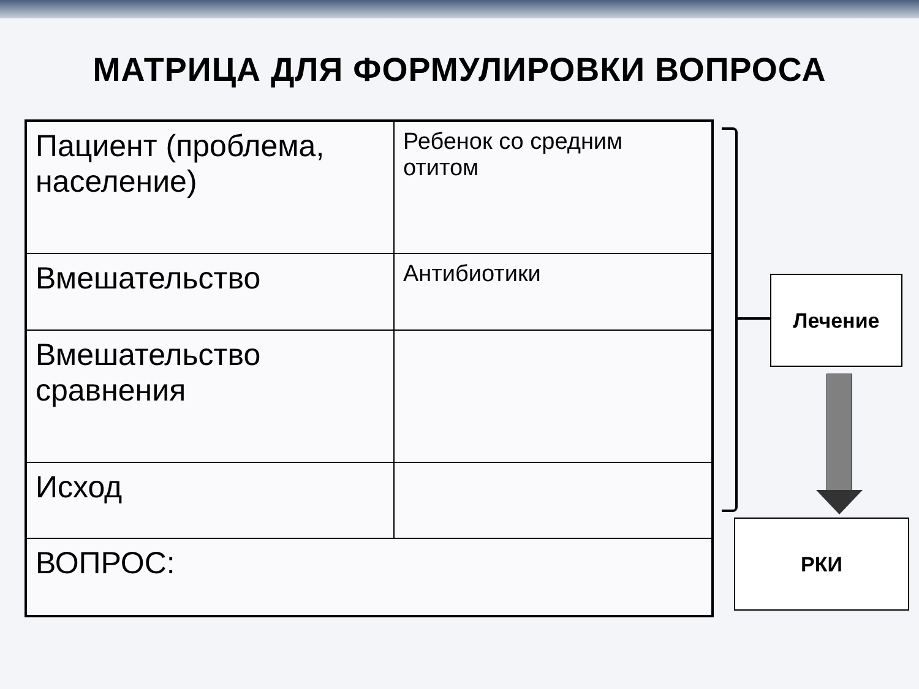МАТРИЦА ДЛЯ ФОРМУЛИРОВКИ ВОПРОСА
| Пациент (проблема, население) | Ребенок со средним отитом |
| Вмешательство | Антибиотики |
| Вмешательство сравнения | |
| Исход | |
| ВОПРОС: | |
Лечение
РКИ